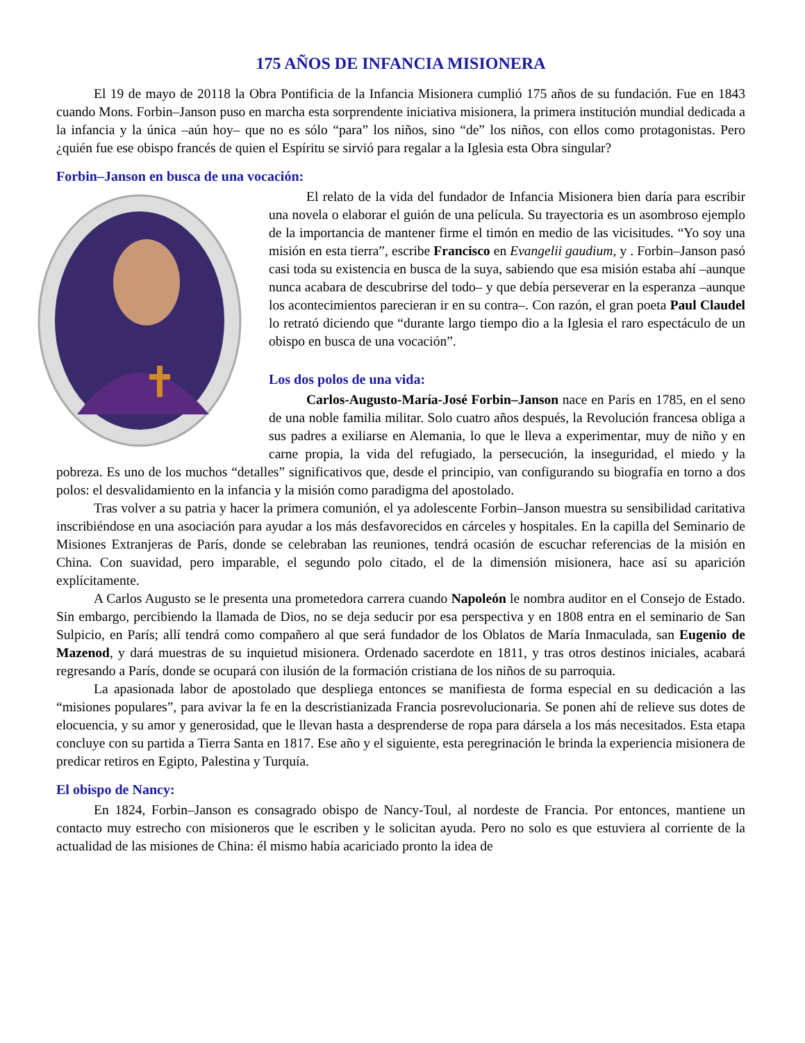175 AÑOS DE INFANCIA MISIONERA
El 19 de mayo de 20118 la Obra Pontificia de la Infancia Misionera cumplió 175 años de su fundación. Fue en 1843 cuando Mons. Forbin–Janson puso en marcha esta sorprendente iniciativa misionera, la primera institución mundial dedicada a la infancia y la única –aún hoy– que no es sólo “para” los niños, sino “de” los niños, con ellos como protagonistas. Pero ¿quién fue ese obispo francés de quien el Espíritu se sirvió para regalar a la Iglesia esta Obra singular?
Forbin–Janson en busca de una vocación:
El relato de la vida del fundador de Infancia Misionera bien daría para escribir una novela o elaborar el guión de una película. Su trayectoria es un asombroso ejemplo de la importancia de mantener firme el timón en medio de las vicisitudes. “Yo soy una misión en esta tierra”, escribe Francisco en Evangelii gaudium, y . Forbin–Janson pasó casi toda su existencia en busca de la suya, sabiendo que esa misión estaba ahí –aunque nunca acabara de descubrirse del todo– y que debía perseverar en la esperanza –aunque los acontecimientos parecieran ir en su contra–. Con razón, el gran poeta Paul Claudel lo retrató diciendo que “durante largo tiempo dio a la Iglesia el raro espectáculo de un obispo en busca de una vocación”.
Los dos polos de una vida:
Carlos-Augusto-María-José Forbin–Janson nace en París en 1785, en el seno de una noble familia militar. Solo cuatro años después, la Revolución francesa obliga a sus padres a exiliarse en Alemania, lo que le lleva a experimentar, muy de niño y en carne propia, la vida del refugiado, la persecución, la inseguridad, el miedo y la pobreza. Es uno de los muchos “detalles” significativos que, desde el principio, van configurando su biografía en torno a dos polos: el desvalidamiento en la infancia y la misión como paradigma del apostolado.
Tras volver a su patria y hacer la primera comunión, el ya adolescente Forbin–Janson muestra su sensibilidad caritativa inscribiéndose en una asociación para ayudar a los más desfavorecidos en cárceles y hospitales. En la capilla del Seminario de Misiones Extranjeras de París, donde se celebraban las reuniones, tendrá ocasión de escuchar referencias de la misión en China. Con suavidad, pero imparable, el segundo polo citado, el de la dimensión misionera, hace así su aparición explícitamente.
A Carlos Augusto se le presenta una prometedora carrera cuando Napoleón le nombra auditor en el Consejo de Estado. Sin embargo, percibiendo la llamada de Dios, no se deja seducir por esa perspectiva y en 1808 entra en el seminario de San Sulpicio, en París; allí tendrá como compañero al que será fundador de los Oblatos de María Inmaculada, san Eugenio de Mazenod, y dará muestras de su inquietud misionera. Ordenado sacerdote en 1811, y tras otros destinos iniciales, acabará regresando a París, donde se ocupará con ilusión de la formación cristiana de los niños de su parroquia.
La apasionada labor de apostolado que despliega entonces se manifiesta de forma especial en su dedicación a las “misiones populares”, para avivar la fe en la descristianizada Francia posrevolucionaria. Se ponen ahí de relieve sus dotes de elocuencia, y su amor y generosidad, que le llevan hasta a desprenderse de ropa para dársela a los más necesitados. Esta etapa concluye con su partida a Tierra Santa en 1817. Ese año y el siguiente, esta peregrinación le brinda la experiencia misionera de predicar retiros en Egipto, Palestina y Turquía.
El obispo de Nancy:
En 1824, Forbin–Janson es consagrado obispo de Nancy-Toul, al nordeste de Francia. Por entonces, mantiene un contacto muy estrecho con misioneros que le escriben y le solicitan ayuda. Pero no solo es que estuviera al corriente de la actualidad de las misiones de China: él mismo había acariciado pronto la idea de